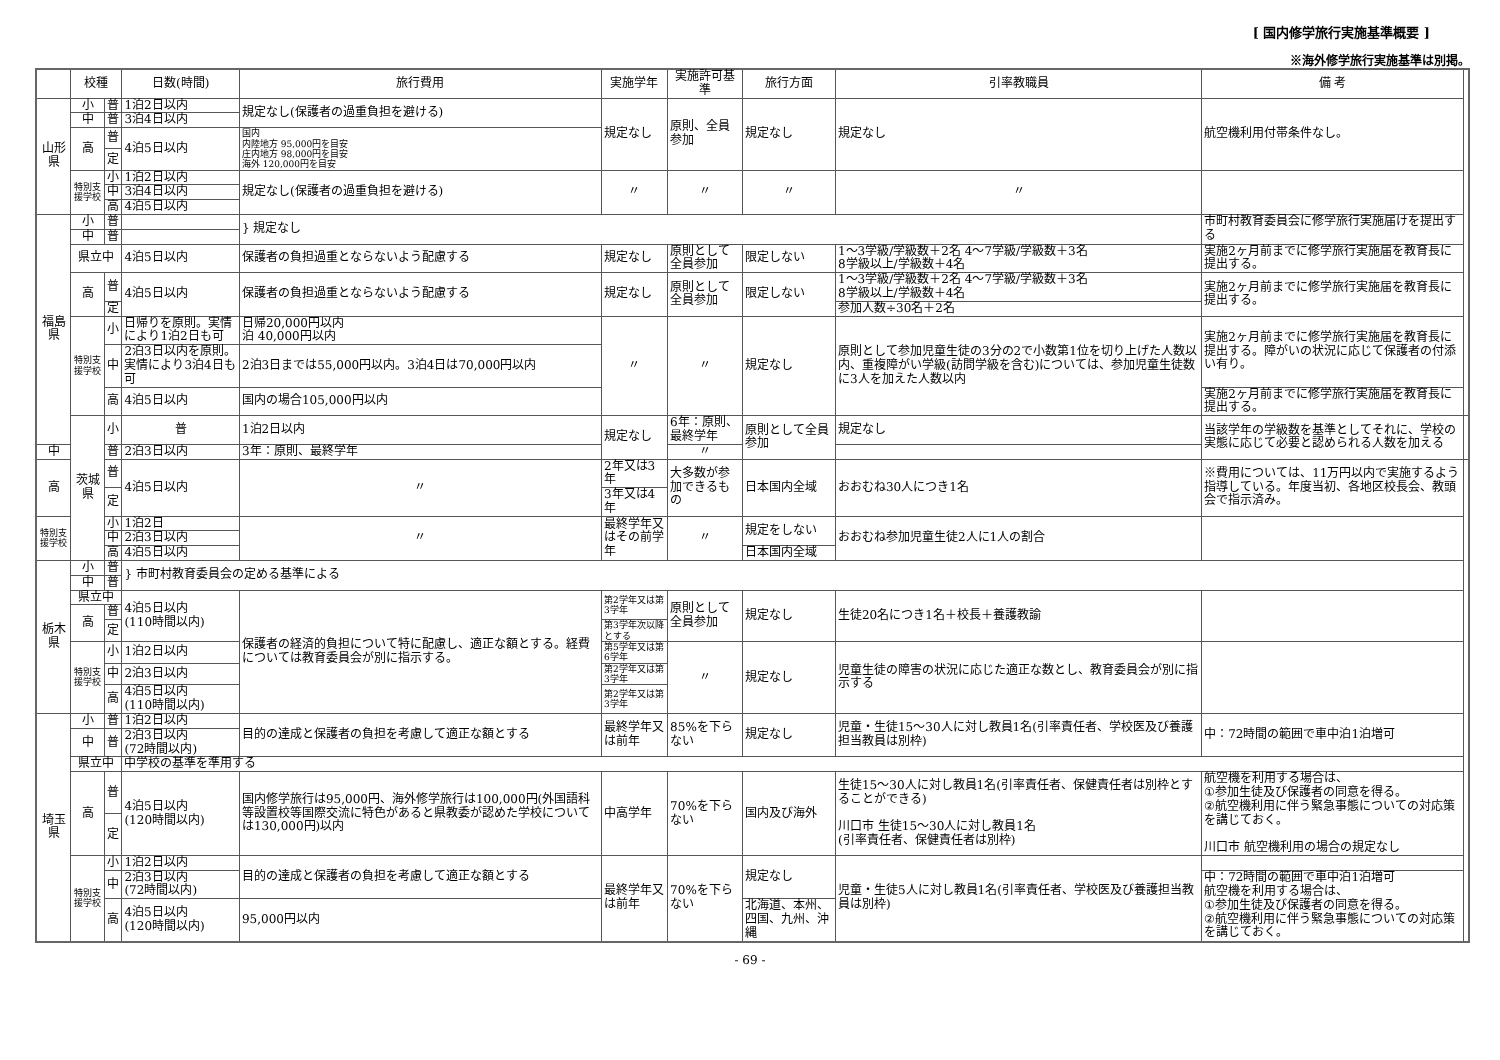[ 国内修学旅行実施基準概要 ]
※海外修学旅行実施基準は別掲。
| | 校種 | | 日数(時間) | 旅行費用 | 実施学年 | 実施許可基準 | 旅行方面 | 引率教職員 | 備 考 | |
| --- | --- | --- | --- | --- | --- | --- | --- | --- | --- | --- |
| 山形県 | 小 | 普 | 1泊2日以内 | 規定なし(保護者の過重負担を避ける) | 規定なし | 原則、全員参加 | 規定なし | 規定なし | 航空機利用付帯条件なし。 | |
| | 中 | 普 | 3泊4日以内 | | | | | | | |
| | 高 | 普 | 4泊5日以内 | 国内 内陸地方 95,000円を目安 庄内地方 98,000円を目安 海外 120,000円を目安 | | | | | | |
| | | 定 | | | | | | | | |
| | 特別支援学校 | 小 | 1泊2日以内 | 規定なし(保護者の過重負担を避ける) | 〃 | 〃 | 〃 | 〃 | | |
| | | 中 | 3泊4日以内 | | | | | | | |
| | | 高 | 4泊5日以内 | | | | | | | |
| 福島県 | 小 | 普 | | } 規定なし | | | | | 市町村教育委員会に修学旅行実施届けを提出する | |
| | 中 | 普 | | | | | | | | |
| | 県立中 | | 4泊5日以内 | 保護者の負担過重とならないよう配慮する | 規定なし | 原則として全員参加 | 限定しない | 1～3学級/学級数＋2名 4～7学級/学級数＋3名 8学級以上/学級数＋4名 | 実施2ヶ月前までに修学旅行実施届を教育長に提出する。 | |
| | 高 | 普 | 4泊5日以内 | 保護者の負担過重とならないよう配慮する | 規定なし | 原則として全員参加 | 限定しない | 1～3学級/学級数＋2名 4～7学級/学級数＋3名 8学級以上/学級数＋4名 | 実施2ヶ月前までに修学旅行実施届を教育長に提出する。 | |
| | | 定 | | | | | | 参加人数÷30名＋2名 | | |
| | 特別支援学校 | 小 | 日帰りを原則。実情により1泊2日も可 | 日帰20,000円以内 泊 40,000円以内 | 〃 | 〃 | 規定なし | 原則として参加児童生徒の3分の2で小数第1位を切り上げた人数以内、重複障がい学級(訪問学級を含む)については、参加児童生徒数に3人を加えた人数以内 | 実施2ヶ月前までに修学旅行実施届を教育長に提出する。障がいの状況に応じて保護者の付添い有り。 | |
| | | 中 | 2泊3日以内を原則。実情により3泊4日も可 | 2泊3日までは55,000円以内。3泊4日は70,000円以内 | | | | | | |
| | | 高 | 4泊5日以内 | 国内の場合105,000円以内 | | | | | 実施2ヶ月前までに修学旅行実施届を教育長に提出する。 | |
| | 茨城県 | 小 | 普 | 1泊2日以内 | 規定なし | 6年：原則、最終学年 | 原則として全員参加 | 規定なし | 当該学年の学級数を基準としてそれに、学校の実態に応じて必要と認められる人数を加える | |
| 中 | | 普 | 2泊3日以内 | 3年：原則、最終学年 | | 〃 | | | | |
| 高 | | 普 | 4泊5日以内 | 〃 | 2年又は3年 | 大多数が参加できるもの | 日本国内全域 | おおむね30人につき1名 | ※費用については、11万円以内で実施するよう指導している。年度当初、各地区校長会、教頭会で指示済み。 | |
| | | 定 | | | 3年又は4年 | | | | | |
| 特別支援学校 | | 小 | 1泊2日 | 〃 | 最終学年又はその前学年 | 〃 | 規定をしない | おおむね参加児童生徒2人に1人の割合 | | |
| | | 中 | 2泊3日以内 | | | | | | | |
| | | 高 | 4泊5日以内 | | | | 日本国内全域 | | | |
| 栃木県 | 小 | 普 | } 市町村教育委員会の定める基準による | | | | | | | |
| | 中 | 普 | | | | | | | | |
| | 県立中 | | 4泊5日以内 (110時間以内) | 保護者の経済的負担について特に配慮し、適正な額とする。経費については教育委員会が別に指示する。 | 第2学年又は第3学年 | 原則として全員参加 | 規定なし | 生徒20名につき1名＋校長＋養護教諭 | | |
| | 高 | 普 | | | | | | | | |
| | | 定 | | | 第3学年次以降とする | | | | | |
| | 特別支援学校 | 小 | 1泊2日以内 | | 第5学年又は第6学年 | 〃 | 規定なし | 児童生徒の障害の状況に応じた適正な数とし、教育委員会が別に指示する | | |
| | | 中 | 2泊3日以内 | | 第2学年又は第3学年 | | | | | |
| | | 高 | 4泊5日以内 (110時間以内) | | 第2学年又は第3学年 | | | | | |
| 埼玉県 | 小 | 普 | 1泊2日以内 | 目的の達成と保護者の負担を考慮して適正な額とする | 最終学年又は前年 | 85%を下らない | 規定なし | 児童・生徒15～30人に対し教員1名(引率責任者、学校医及び養護担当教員は別枠) | 中：72時間の範囲で車中泊1泊増可 | |
| | 中 | 普 | 2泊3日以内 (72時間以内) | | | | | | | |
| | 県立中 | | 中学校の基準を準用する | | | | | | | |
| | 高 | 普 | 4泊5日以内 (120時間以内) | 国内修学旅行は95,000円、海外修学旅行は100,000円(外国語科等設置校等国際交流に特色があると県教委が認めた学校については130,000円)以内 | 中高学年 | 70%を下らない | 国内及び海外 | 生徒15～30人に対し教員1名(引率責任者、保健責任者は別枠とすることができる) 川口市 生徒15～30人に対し教員1名 (引率責任者、保健責任者は別枠) | 航空機を利用する場合は、 ①参加生徒及び保護者の同意を得る。 ②航空機利用に伴う緊急事態についての対応策を講じておく。 川口市 航空機利用の場合の規定なし | |
| | | 定 | | | | | | | | |
| | 特別支援学校 | 小 | 1泊2日以内 | 目的の達成と保護者の負担を考慮して適正な額とする | 最終学年又は前年 | 70%を下らない | 規定なし | 児童・生徒5人に対し教員1名(引率責任者、学校医及び養護担当教員は別枠) | | |
| | | 中 | 2泊3日以内 (72時間以内) | | | | | | 中：72時間の範囲で車中泊1泊増可 航空機を利用する場合は、 ①参加生徒及び保護者の同意を得る。 ②航空機利用に伴う緊急事態についての対応策を講じておく。 | |
| | | 高 | 4泊5日以内 (120時間以内) | 95,000円以内 | | | 北海道、本州、四国、九州、沖縄 | | | |
- 69 -